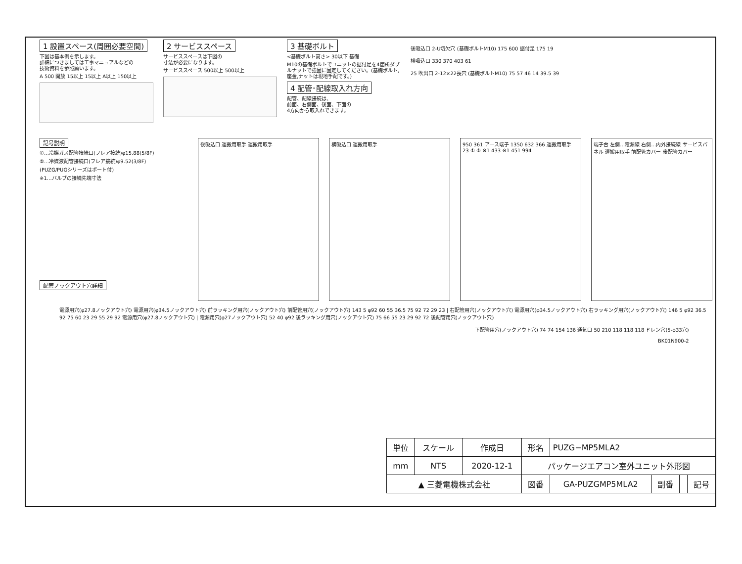1 設置スペース(周囲必要空間)
下図は基本例を示します。
詳細につきましては工事マニュアルなどの
技術資料を参照願います。
A 500 開放 15以上 15以上 A以上 150以上
2 サービススペース
サービススペースは下図の
寸法が必要になります。
サービススペース 500以上 500以上
3 基礎ボルト
<基礎ボルト高さ> 30以下 基礎
M10の基礎ボルトでユニットの据付足を4箇所ダブルナットで強固に固定してください。(基礎ボルト,座金,ナットは現地手配です。)
4 配管･配線取入れ方向
配管、配線接続は、
前面、右側面、後面、下面の
4方向から取入れできます。
後吸込口 2-U切欠穴 (基礎ボルトM10) 175 600 据付足 175 19
横吸込口 330 370 403 61
25 吹出口 2-12×22長穴 (基礎ボルトM10) 75 57 46 14 39.5 39
記号説明
①…冷媒ガス配管接続口(フレア接続)φ15.88(5/8F)
②…冷媒液配管接続口(フレア接続)φ9.52(3/8F)
(PUZG/PUGシリーズはポート付)
※1…バルブの接続先端寸法
配管ノックアウト穴詳細
後吸込口 運搬用取手 運搬用取手 横吸込口 運搬用取手 950 361 アース端子 1350 632 366 運搬用取手 23 ① ② ※1 433 ※1 451 994
端子台 左側…電源線 右側…内外接続線 サービスパネル 運搬用取手 前配管カバー 後配管カバー
電源用穴(φ27.8ノックアウト穴) 電源用穴(φ34.5ノックアウト穴) 前ラッキング用穴(ノックアウト穴) 前配管用穴(ノックアウト穴) 143 5 φ92 60 55 36.5 75 92 72 29 23 | 右配管用穴(ノックアウト穴) 電源用穴(φ34.5ノックアウト穴) 右ラッキング用穴(ノックアウト穴) 146 5 φ92 36.5 92 75 60 23 29 55 29 92 電源用穴(φ27.8ノックアウト穴) | 電源用穴(φ27ノックアウト穴) 52 40 φ92 後ラッキング用穴(ノックアウト穴) 75 66 55 23 29 92 72 後配管用穴(ノックアウト穴)
下配管用穴(ノックアウト穴) 74 74 154 136 通気口 50 210 118 118 118 ドレン穴(5-φ33穴)
BK01N900-2
| 単位 | スケール | 作成日 | 形名 | PUZG−MP5MLA2 | | | |
| mm | NTS | 2020-12-1 | パッケージエアコン室外ユニット外形図 | | | | |
| ▲ 三菱電機株式会社 | | | 図番 | GA-PUZGMP5MLA2 | 副番 | | 記号 |